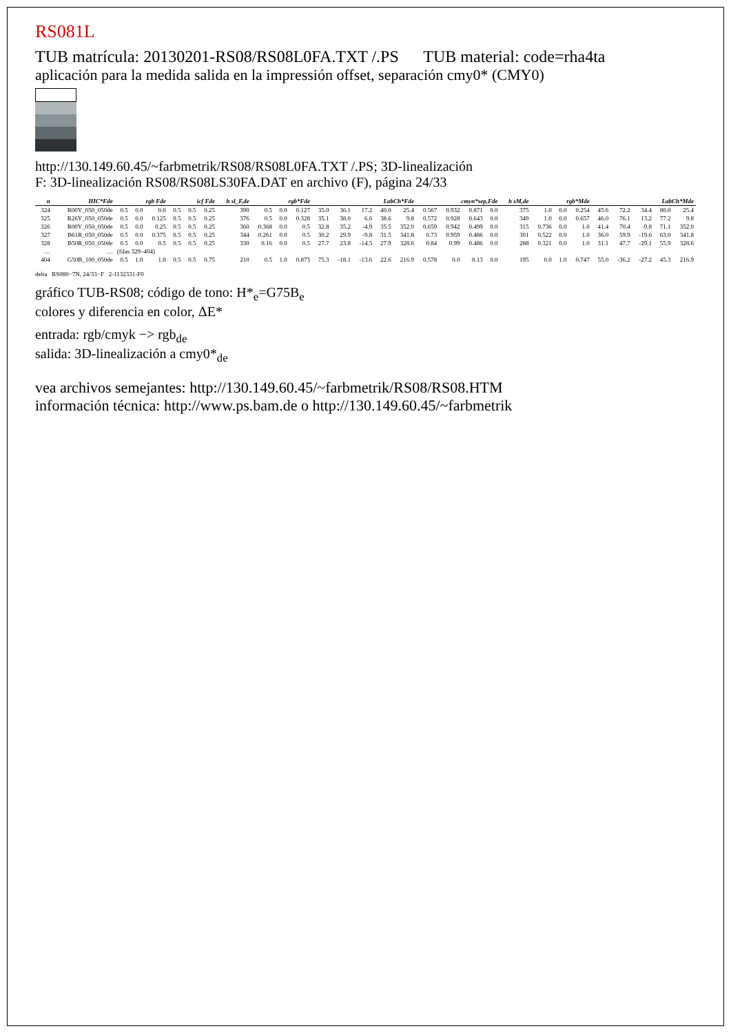RS081L
TUB matrícula: 20130201-RS08/RS08L0FA.TXT /.PS TUB material: code=rha4ta
aplicación para la medida salida en la impressión offset, separación cmy0* (CMY0)
http://130.149.60.45/~farbmetrik/RS08/RS08L0FA.TXT /.PS; 3D-linealización
F: 3D-linealización RS08/RS08LS30FA.DAT en archivo (F), página 24/33
| n | HIC*Fde | rgb Fde | | | icf Fde | | | h sl_F,de | rgb*Fde | | | LabCh*Fde | | | | | cmyn*sep,Fde | | | | h sM,de | rgb*Mde | | | LabCh*Mde | | | | |
| --- | --- | --- | --- | --- | --- | --- | --- | --- | --- | --- | --- | --- | --- | --- | --- | --- | --- | --- | --- | --- | --- | --- | --- | --- | --- | --- | --- | --- | --- |
| 324 | R00Y_050_050de | 0.5 | 0.0 | 0.0 | 0.5 | 0.5 | 0.25 | 390 | 0.5 | 0.0 | 0.127 | 35.0 | 36.1 | 17.2 | 40.0 | 25.4 | 0.567 | 0.932 | 0.871 | 0.0 | 375 | 1.0 | 0.0 | 0.254 | 45.6 | 72.2 | 34.4 | 80.0 | 25.4 |
| 325 | R26Y_050_050de | 0.5 | 0.0 | 0.125 | 0.5 | 0.5 | 0.25 | 376 | 0.5 | 0.0 | 0.328 | 35.1 | 38.0 | 6.6 | 38.6 | 9.8 | 0.572 | 0.928 | 0.643 | 0.0 | 349 | 1.0 | 0.0 | 0.657 | 46.0 | 76.1 | 13.2 | 77.2 | 9.8 |
| 326 | R00Y_050_050de | 0.5 | 0.0 | 0.25 | 0.5 | 0.5 | 0.25 | 360 | 0.368 | 0.0 | 0.5 | 32.8 | 35.2 | -4.9 | 35.5 | 352.0 | 0.659 | 0.942 | 0.499 | 0.0 | 315 | 0.736 | 0.0 | 1.0 | 41.4 | 70.4 | -9.8 | 71.1 | 352.0 |
| 327 | B61R_050_050de | 0.5 | 0.0 | 0.375 | 0.5 | 0.5 | 0.25 | 344 | 0.261 | 0.0 | 0.5 | 30.2 | 29.9 | -9.8 | 31.5 | 341.8 | 0.73 | 0.959 | 0.486 | 0.0 | 301 | 0.522 | 0.0 | 1.0 | 36.0 | 59.9 | -19.6 | 63.0 | 341.8 |
| 328 | B50R_050_050de | 0.5 | 0.0 | 0.5 | 0.5 | 0.5 | 0.25 | 330 | 0.16 | 0.0 | 0.5 | 27.7 | 23.8 | -14.5 | 27.9 | 328.6 | 0.84 | 0.99 | 0.486 | 0.0 | 288 | 0.321 | 0.0 | 1.0 | 31.1 | 47.7 | -29.1 | 55.9 | 328.6 |
| … | … | (filas 329–404) | | | | | | | | | | | | | | | | | | | | | | | | | | | |
| 404 | G50B_100_050de | 0.5 | 1.0 | 1.0 | 0.5 | 0.5 | 0.75 | 210 | 0.5 | 1.0 | 0.873 | 75.3 | -18.1 | -13.6 | 22.6 | 216.9 | 0.578 | 0.0 | 0.13 | 0.0 | 195 | 0.0 | 1.0 | 0.747 | 55.0 | -36.2 | -27.2 | 45.3 | 216.9 |
delta RS080−7N, 24/33−F 2-1132331-F0
gráfico TUB-RS08; código de tono: H*<sub>e</sub>=G75B<sub>e</sub>
colores y diferencia en color, ΔE*
entrada: rgb/cmyk −> rgb<sub>de</sub>
salida: 3D-linealización a cmy0*<sub>de</sub>
vea archivos semejantes: http://130.149.60.45/~farbmetrik/RS08/RS08.HTM
información técnica: http://www.ps.bam.de o http://130.149.60.45/~farbmetrik